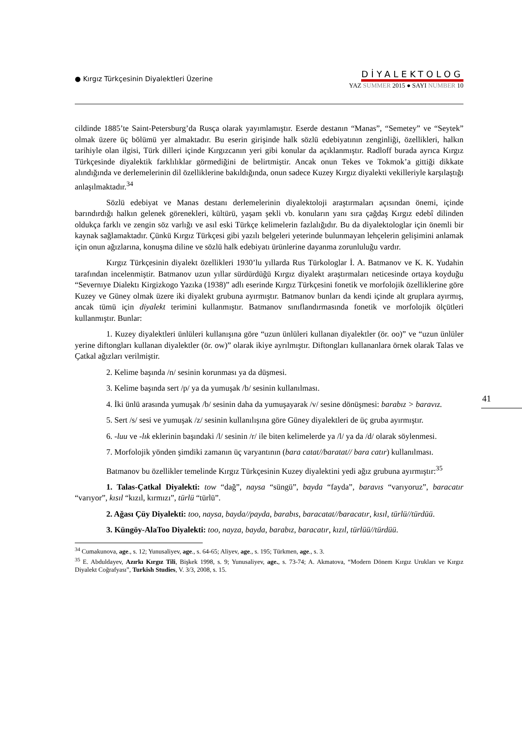● Kırgız Türkçesinin Diyalektleri Üzerine
DİYALEKTOLOG
YAZ SUMMER 2015 ● SAYI NUMBER 10
41
cildinde 1885’te Saint-Petersburg’da Rusça olarak yayımlamıştır. Eserde destanın “Manas”, “Semetey” ve “Seytek” olmak üzere üç bölümü yer almaktadır. Bu eserin girişinde halk sözlü edebiyatının zenginliği, özellikleri, halkın tarihiyle olan ilgisi, Türk dilleri içinde Kırgızcanın yeri gibi konular da açıklanmıştır. Radloff burada ayrıca Kırgız Türkçesinde diyalektik farklılıklar görmediğini de belirtmiştir. Ancak onun Tekes ve Tokmok’a gittiği dikkate alındığında ve derlemelerinin dil özelliklerine bakıldığında, onun sadece Kuzey Kırgız diyalekti vekilleriyle karşılaştığı anlaşılmaktadır.<sup>34</sup>
Sözlü edebiyat ve Manas destanı derlemelerinin diyalektoloji araştırmaları açısından önemi, içinde barındırdığı halkın gelenek görenekleri, kültürü, yaşam şekli vb. konuların yanı sıra çağdaş Kırgız edebî dilinden oldukça farklı ve zengin söz varlığı ve asıl eski Türkçe kelimelerin fazlalığıdır. Bu da diyalektologlar için önemli bir kaynak sağlamaktadır. Çünkü Kırgız Türkçesi gibi yazılı belgeleri yeterinde bulunmayan lehçelerin gelişimini anlamak için onun ağızlarına, konuşma diline ve sözlü halk edebiyatı ürünlerine dayanma zorunluluğu vardır.
Kırgız Türkçesinin diyalekt özellikleri 1930’lu yıllarda Rus Türkologlar İ. A. Batmanov ve K. K. Yudahin tarafından incelenmiştir. Batmanov uzun yıllar sürdürdüğü Kırgız diyalekt araştırmaları neticesinde ortaya koyduğu “Severnıye Dialektı Kirgizkogo Yazıka (1938)” adlı eserinde Kırgız Türkçesini fonetik ve morfolojik özelliklerine göre Kuzey ve Güney olmak üzere iki diyalekt grubuna ayırmıştır. Batmanov bunları da kendi içinde alt gruplara ayırmış, ancak tümü için diyalekt terimini kullanmıştır. Batmanov sınıflandırmasında fonetik ve morfolojik ölçütleri kullanmıştır. Bunlar:
1. Kuzey diyalektleri ünlüleri kullanışına göre “uzun ünlüleri kullanan diyalektler (ör. oo)” ve “uzun ünlüler yerine diftongları kullanan diyalektler (ör. ow)” olarak ikiye ayrılmıştır. Diftongları kullananlara örnek olarak Talas ve Çatkal ağızları verilmiştir.
2. Kelime başında /n/ sesinin korunması ya da düşmesi.
3. Kelime başında sert /p/ ya da yumuşak /b/ sesinin kullanılması.
4. İki ünlü arasında yumuşak /b/ sesinin daha da yumuşayarak /v/ sesine dönüşmesi: barabız > baravız.
5. Sert /s/ sesi ve yumuşak /z/ sesinin kullanılışına göre Güney diyalektleri de üç gruba ayırmıştır.
6. -luu ve -lık eklerinin başındaki /l/ sesinin /r/ ile biten kelimelerde ya /l/ ya da /d/ olarak söylenmesi.
7. Morfolojik yönden şimdiki zamanın üç varyantının (bara catat//baratat// bara catır) kullanılması.
Batmanov bu özellikler temelinde Kırgız Türkçesinin Kuzey diyalektini yedi ağız grubuna ayırmıştır:<sup>35</sup>
1. Talas-Çatkal Diyalekti: tow “dağ”, naysa “süngü”, bayda “fayda”, baravıs “varıyoruz”, baracatır “varıyor”, kısıl “kızıl, kırmızı”, türlü “türlü”.
2. Ağası Çüy Diyalekti: too, naysa, bayda//payda, barabıs, baracatat//baracatır, kısıl, türlü//türdüü.
3. Küngöy-AlaToo Diyalekti: too, nayza, bayda, barabız, baracatır, kızıl, türlüü//türdüü.
<sup>34</sup> Cumakunova, age., s. 12; Yunusaliyev, age., s. 64-65; Aliyev, age., s. 195; Türkmen, age., s. 3.
<sup>35</sup> E. Abduldayev, Azırkı Kırgız Tili, Bişkek 1998, s. 9; Yunusaliyev, age., s. 73-74; A. Akmatova, “Modern Dönem Kırgız Urukları ve Kırgız Diyalekt Coğrafyası”, Turkish Studies, V. 3/3, 2008, s. 15.